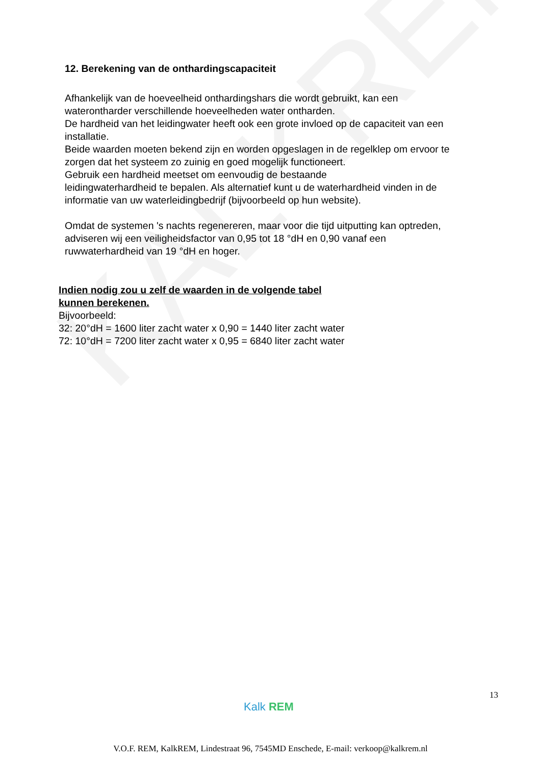KALKREM
12. Berekening van de onthardingscapaciteit
Afhankelijk van de hoeveelheid onthardingshars die wordt gebruikt, kan een waterontharder verschillende hoeveelheden water ontharden.
De hardheid van het leidingwater heeft ook een grote invloed op de capaciteit van een installatie.
Beide waarden moeten bekend zijn en worden opgeslagen in de regelklep om ervoor te zorgen dat het systeem zo zuinig en goed mogelijk functioneert.
Gebruik een hardheid meetset om eenvoudig de bestaande
leidingwaterhardheid te bepalen. Als alternatief kunt u de waterhardheid vinden in de informatie van uw waterleidingbedrijf (bijvoorbeeld op hun website).
Omdat de systemen 's nachts regenereren, maar voor die tijd uitputting kan optreden, adviseren wij een veiligheidsfactor van 0,95 tot 18 °dH en 0,90 vanaf een ruwwaterhardheid van 19 °dH en hoger.
Indien nodig zou u zelf de waarden in de volgende tabel
kunnen berekenen.
Bijvoorbeeld:
32: 20°dH = 1600 liter zacht water x 0,90 = 1440 liter zacht water
72: 10°dH = 7200 liter zacht water x 0,95 = 6840 liter zacht water
13
Kalk REM
V.O.F. REM, KalkREM, Lindestraat 96, 7545MD Enschede, E-mail: verkoop@kalkrem.nl